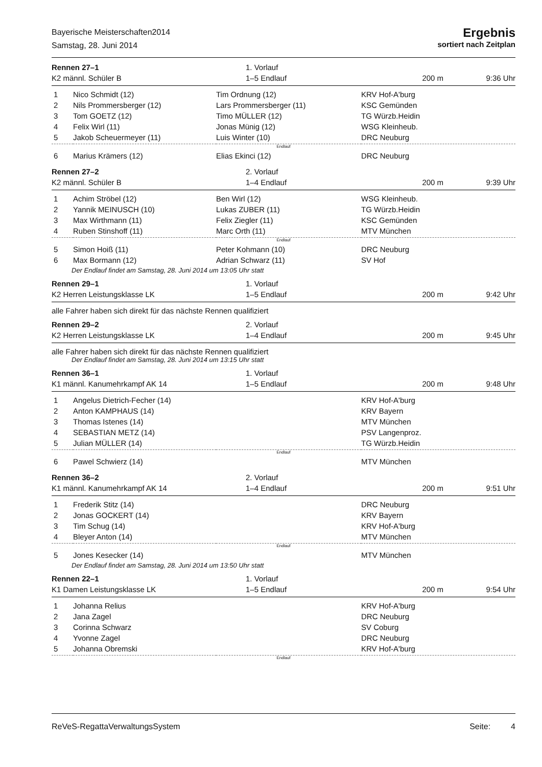Bayerische Meisterschaften2014
Samstag, 28. Juni 2014
Ergebnis
sortiert nach Zeitplan
Rennen 27–1
K2 männl. Schüler B
1. Vorlauf
1–5 Endlauf
200 m 9:36 Uhr
| 1 | Nico Schmidt (12) | Tim Ordnung (12) | KRV Hof-A'burg |
| 2 | Nils Prommersberger (12) | Lars Prommersberger (11) | KSC Gemünden |
| 3 | Tom GOETZ (12) | Timo MÜLLER (12) | TG Würzb.Heidin |
| 4 | Felix Wirl (11) | Jonas Münig (12) | WSG Kleinheub. |
| 5 | Jakob Scheuermeyer (11) | Luis Winter (10) | DRC Neuburg |
| Endlauf | | | |
| 6 | Marius Krämers (12) | Elias Ekinci (12) | DRC Neuburg |
Rennen 27–2
K2 männl. Schüler B
2. Vorlauf
1–4 Endlauf
200 m 9:39 Uhr
| 1 | Achim Ströbel (12) | Ben Wirl (12) | WSG Kleinheub. |
| 2 | Yannik MEINUSCH (10) | Lukas ZUBER (11) | TG Würzb.Heidin |
| 3 | Max Wirthmann (11) | Felix Ziegler (11) | KSC Gemünden |
| 4 | Ruben Stinshoff (11) | Marc Orth (11) | MTV München |
| Endlauf | | | |
| 5 | Simon Hoiß (11) | Peter Kohmann (10) | DRC Neuburg |
| 6 | Max Bormann (12) | Adrian Schwarz (11) | SV Hof |
Der Endlauf findet am Samstag, 28. Juni 2014 um 13:05 Uhr statt
Rennen 29–1
K2 Herren Leistungsklasse LK
1. Vorlauf
1–5 Endlauf
200 m 9:42 Uhr
alle Fahrer haben sich direkt für das nächste Rennen qualifiziert
Rennen 29–2
K2 Herren Leistungsklasse LK
2. Vorlauf
1–4 Endlauf
200 m 9:45 Uhr
alle Fahrer haben sich direkt für das nächste Rennen qualifiziert
Der Endlauf findet am Samstag, 28. Juni 2014 um 13:15 Uhr statt
Rennen 36–1
K1 männl. Kanumehrkampf AK 14
1. Vorlauf
1–5 Endlauf
200 m 9:48 Uhr
| 1 | Angelus Dietrich-Fecher (14) | | KRV Hof-A'burg |
| 2 | Anton KAMPHAUS (14) | | KRV Bayern |
| 3 | Thomas Istenes (14) | | MTV München |
| 4 | SEBASTIAN METZ (14) | | PSV Langenproz. |
| 5 | Julian MÜLLER (14) | | TG Würzb.Heidin |
| Endlauf | | | |
| 6 | Pawel Schwierz (14) | | MTV München |
Rennen 36–2
K1 männl. Kanumehrkampf AK 14
2. Vorlauf
1–4 Endlauf
200 m 9:51 Uhr
| 1 | Frederik Stitz (14) | | DRC Neuburg |
| 2 | Jonas GOCKERT (14) | | KRV Bayern |
| 3 | Tim Schug (14) | | KRV Hof-A'burg |
| 4 | Bleyer Anton (14) | | MTV München |
| Endlauf | | | |
| 5 | Jones Kesecker (14) | | MTV München |
Der Endlauf findet am Samstag, 28. Juni 2014 um 13:50 Uhr statt
Rennen 22–1
K1 Damen Leistungsklasse LK
1. Vorlauf
1–5 Endlauf
200 m 9:54 Uhr
| 1 | Johanna Relius | | KRV Hof-A'burg |
| 2 | Jana Zagel | | DRC Neuburg |
| 3 | Corinna Schwarz | | SV Coburg |
| 4 | Yvonne Zagel | | DRC Neuburg |
| 5 | Johanna Obremski | | KRV Hof-A'burg |
| Endlauf | | | |
ReVeS-RegattaVerwaltungsSystem Seite: 4